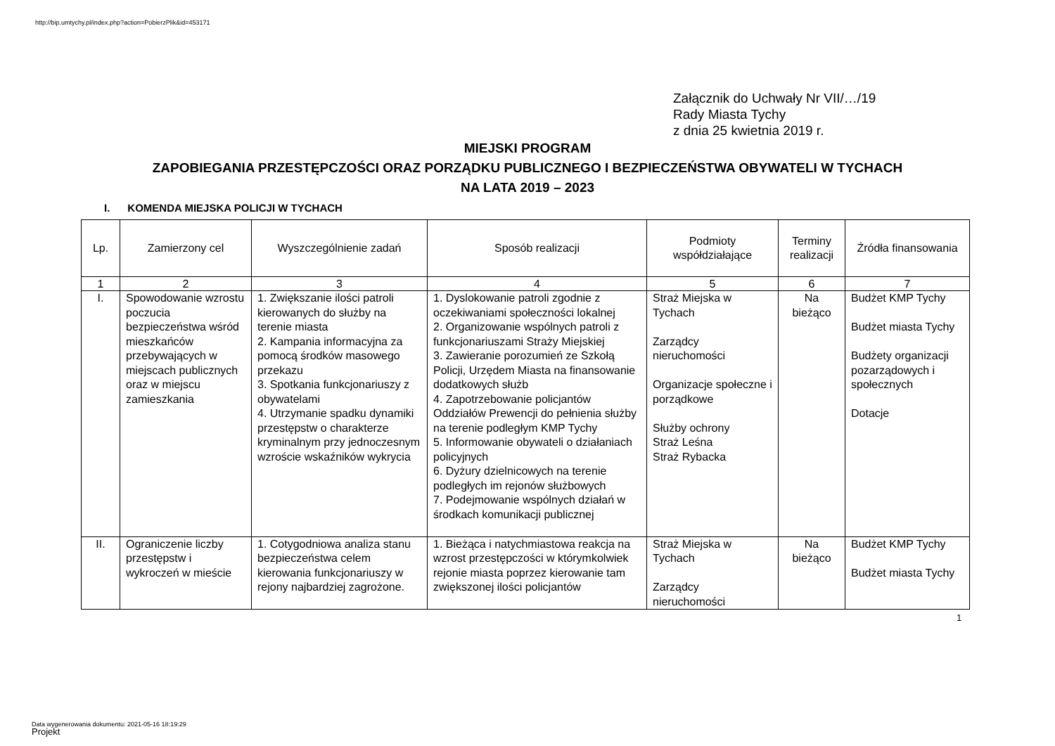http://bip.umtychy.pl/index.php?action=PobierzPlik&id=453171
Załącznik do Uchwały Nr VII/…/19
Rady Miasta Tychy
z dnia 25 kwietnia 2019 r.
MIEJSKI PROGRAM
ZAPOBIEGANIA PRZESTĘPCZOŚCI ORAZ PORZĄDKU PUBLICZNEGO I BEZPIECZEŃSTWA OBYWATELI W TYCHACH
NA LATA 2019 – 2023
I. KOMENDA MIEJSKA POLICJI W TYCHACH
| Lp. | Zamierzony cel | Wyszczególnienie zadań | Sposób realizacji | Podmioty współdziałające | Terminy realizacji | Źródła finansowania |
| --- | --- | --- | --- | --- | --- | --- |
| 1 | 2 | 3 | 4 | 5 | 6 | 7 |
| I. | Spowodowanie wzrostu poczucia bezpieczeństwa wśród mieszkańców przebywających w miejscach publicznych oraz w miejscu zamieszkania | 1. Zwiększanie ilości patroli kierowanych do służby na terenie miasta 2. Kampania informacyjna za pomocą środków masowego przekazu 3. Spotkania funkcjonariuszy z obywatelami 4. Utrzymanie spadku dynamiki przestępstw o charakterze kryminalnym przy jednoczesnym wzroście wskaźników wykrycia | 1. Dyslokowanie patroli zgodnie z oczekiwaniami społeczności lokalnej 2. Organizowanie wspólnych patroli z funkcjonariuszami Straży Miejskiej 3. Zawieranie porozumień ze Szkołą Policji, Urzędem Miasta na finansowanie dodatkowych służb 4. Zapotrzebowanie policjantów Oddziałów Prewencji do pełnienia służby na terenie podległym KMP Tychy 5. Informowanie obywateli o działaniach policyjnych 6. Dyżury dzielnicowych na terenie podległych im rejonów służbowych 7. Podejmowanie wspólnych działań w środkach komunikacji publicznej | Straż Miejska w Tychach Zarządcy nieruchomości Organizacje społeczne i porządkowe Służby ochrony Straż Leśna Straż Rybacka | Na bieżąco | Budżet KMP Tychy Budżet miasta Tychy Budżety organizacji pozarządowych i społecznych Dotacje |
| II. | Ograniczenie liczby przestępstw i wykroczeń w mieście | 1. Cotygodniowa analiza stanu bezpieczeństwa celem kierowania funkcjonariuszy w rejony najbardziej zagrożone. | 1. Bieżąca i natychmiastowa reakcja na wzrost przestępczości w którymkolwiek rejonie miasta poprzez kierowanie tam zwiększonej ilości policjantów | Straż Miejska w Tychach Zarządcy nieruchomości | Na bieżąco | Budżet KMP Tychy Budżet miasta Tychy |
1
Data wygenerowania dokumentu: 2021-05-16 18:19:29
Projekt